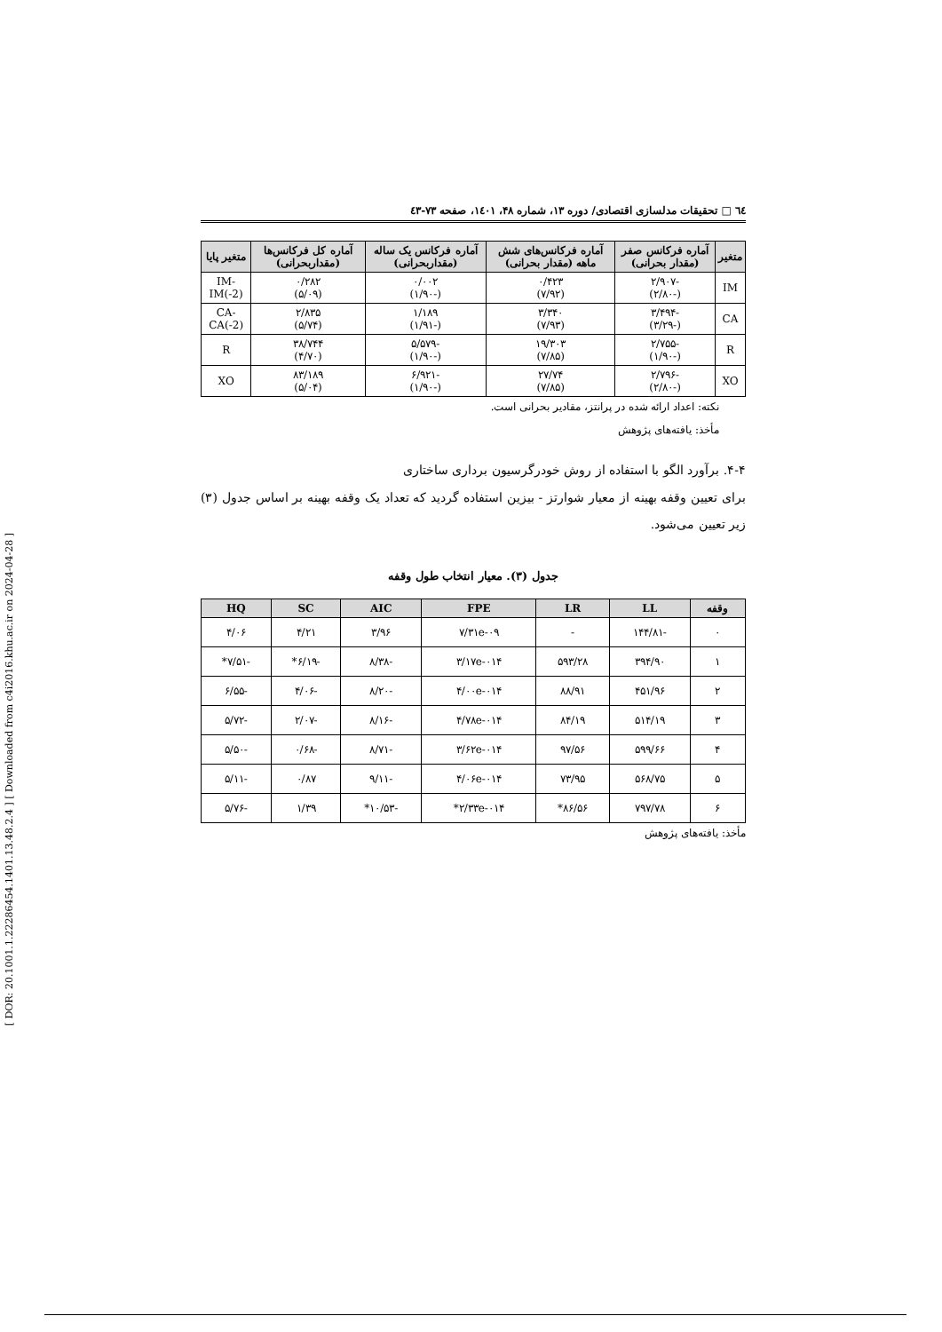[ DOR: 20.1001.1.22286454.1401.13.48.2.4 ] [ Downloaded from c4i2016.khu.ac.ir on 2024-04-28 ]
٦٤ □ تحقیقات مدلسازی اقتصادی/ دوره ۱۳، شماره ۴۸، ۱٤۰۱، صفحه ۷۳-٤۳
| متغیر | آماره فرکانس صفر (مقدار بحرانی) | آماره فرکانس‌های شش ماهه (مقدار بحرانی) | آماره فرکانس یک ساله (مقداربحرانی) | آماره کل فرکانس‌ها (مقداربحرانی) | متغیر پایا |
| --- | --- | --- | --- | --- | --- |
| IM | -۲/۹۰۷ (-۲/۸۰) | ۰/۴۲۳ (۷/۹۲) | ۰/۰۰۲ (-۱/۹۰) | ۰/۲۸۲ (۵/۰۹) | IM-IM(-2) |
| CA | -۳/۴۹۴ (-۳/۲۹) | ۳/۳۴۰ (۷/۹۳) | ۱/۱۸۹ (-۱/۹۱) | ۲/۸۳۵ (۵/۷۴) | CA-CA(-2) |
| R | -۲/۷۵۵ (-۱/۹۰) | ۱۹/۳۰۳ (۷/۸۵) | -۵/۵۷۹ (-۱/۹۰) | ۳۸/۷۴۴ (۴/۷۰) | R |
| XO | -۲/۷۹۶ (-۲/۸۰) | ۲۷/۷۴ (۷/۸۵) | -۶/۹۲۱ (-۱/۹۰) | ۸۳/۱۸۹ (۵/۰۴) | XO |
نکته: اعداد ارائه شده در پرانتز، مقادیر بحرانی است.
مأخذ: یافته‌های پژوهش
۴-۴. برآورد الگو با استفاده از روش خودرگرسیون برداری ساختاری
برای تعیین وقفه بهینه از معیار شوارتز - بیزین استفاده گردید که تعداد یک وقفه بهینه بر اساس جدول (۳) زیر تعیین می‌شود.
جدول (۳). معیار انتخاب طول وقفه
| وقفه | LL | LR | FPE | AIC | SC | HQ |
| --- | --- | --- | --- | --- | --- | --- |
| ۰ | -۱۴۴/۸۱ | - | ۷/۳۱e-۰۹ | ۳/۹۶ | ۴/۲۱ | ۴/۰۶ |
| ۱ | ۳۹۴/۹۰ | ۵۹۳/۲۸ | ۳/۱۷e-۰۱۴ | -۸/۳۸ | -۶/۱۹* | -۷/۵۱* |
| ۲ | ۴۵۱/۹۶ | ۸۸/۹۱ | ۴/۰۰e-۰۱۴ | -۸/۲۰ | -۴/۰۶ | -۶/۵۵ |
| ۳ | ۵۱۴/۱۹ | ۸۴/۱۹ | ۴/۷۸e-۰۱۴ | -۸/۱۶ | -۲/۰۷ | -۵/۷۲ |
| ۴ | ۵۹۹/۶۶ | ۹۷/۵۶ | ۳/۶۲e-۰۱۴ | -۸/۷۱ | -۰/۶۸ | -۵/۵۰ |
| ۵ | ۵۶۸/۷۵ | ۷۳/۹۵ | ۴/۰۶e-۰۱۴ | -۹/۱۱ | ۰/۸۷ | -۵/۱۱ |
| ۶ | ۷۹۷/۷۸ | ۸۶/۵۶* | ۲/۳۳e-۰۱۴* | -۱۰/۵۳* | ۱/۳۹ | -۵/۷۶ |
مأخذ: یافته‌های پژوهش